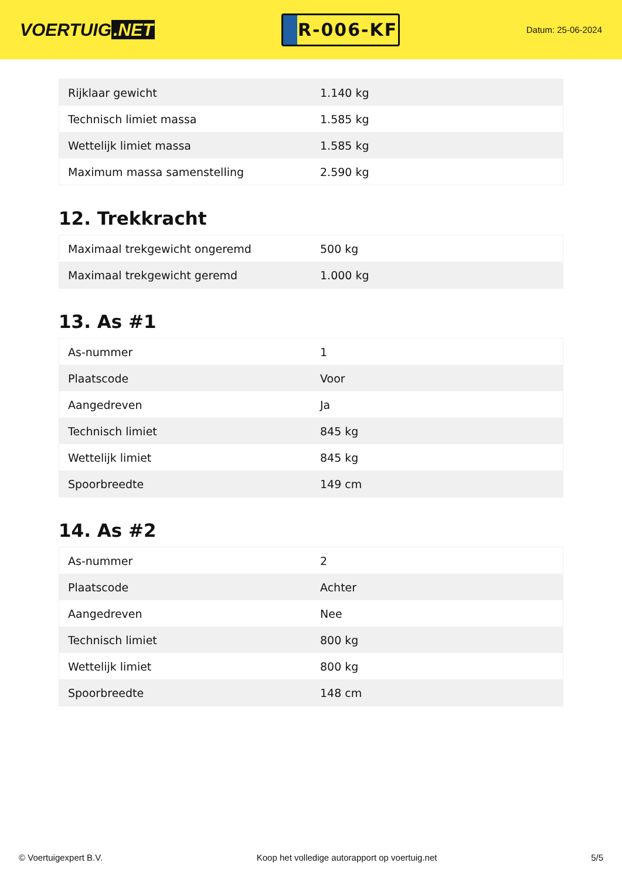VOERTUIG.NET
R-006-KF
Datum: 25-06-2024
| Rijklaar gewicht | 1.140 kg |
| Technisch limiet massa | 1.585 kg |
| Wettelijk limiet massa | 1.585 kg |
| Maximum massa samenstelling | 2.590 kg |
12. Trekkracht
| Maximaal trekgewicht ongeremd | 500 kg |
| Maximaal trekgewicht geremd | 1.000 kg |
13. As #1
| As-nummer | 1 |
| Plaatscode | Voor |
| Aangedreven | Ja |
| Technisch limiet | 845 kg |
| Wettelijk limiet | 845 kg |
| Spoorbreedte | 149 cm |
14. As #2
| As-nummer | 2 |
| Plaatscode | Achter |
| Aangedreven | Nee |
| Technisch limiet | 800 kg |
| Wettelijk limiet | 800 kg |
| Spoorbreedte | 148 cm |
© Voertuigexpert B.V. Koop het volledige autorapport op voertuig.net 5/5